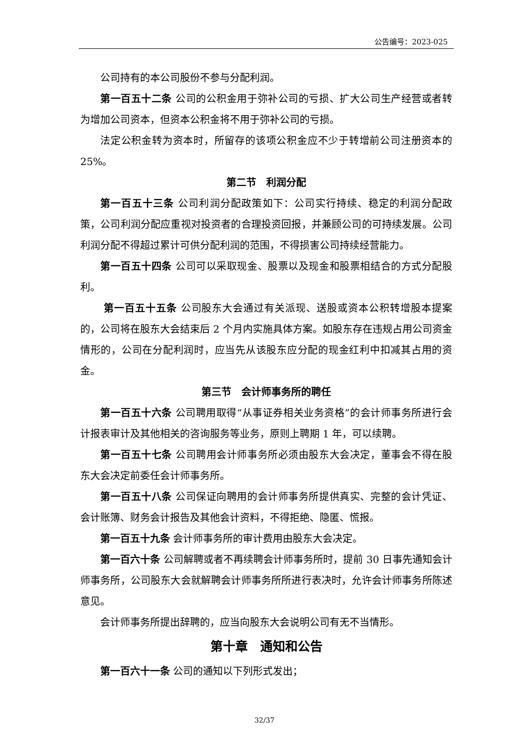公告编号：2023-025
公司持有的本公司股份不参与分配利润。
第一百五十二条 公司的公积金用于弥补公司的亏损、扩大公司生产经营或者转为增加公司资本，但资本公积金将不用于弥补公司的亏损。
法定公积金转为资本时，所留存的该项公积金应不少于转增前公司注册资本的 25%。
第二节　利润分配
第一百五十三条 公司利润分配政策如下：公司实行持续、稳定的利润分配政策，公司利润分配应重视对投资者的合理投资回报，并兼顾公司的可持续发展。公司利润分配不得超过累计可供分配利润的范围，不得损害公司持续经营能力。
第一百五十四条 公司可以采取现金、股票以及现金和股票相结合的方式分配股利。
第一百五十五条 公司股东大会通过有关派现、送股或资本公积转增股本提案的，公司将在股东大会结束后 2 个月内实施具体方案。如股东存在违规占用公司资金情形的，公司在分配利润时，应当先从该股东应分配的现金红利中扣减其占用的资金。
第三节　会计师事务所的聘任
第一百五十六条 公司聘用取得“从事证券相关业务资格”的会计师事务所进行会计报表审计及其他相关的咨询服务等业务，原则上聘期 1 年，可以续聘。
第一百五十七条 公司聘用会计师事务所必须由股东大会决定，董事会不得在股东大会决定前委任会计师事务所。
第一百五十八条 公司保证向聘用的会计师事务所提供真实、完整的会计凭证、会计账簿、财务会计报告及其他会计资料，不得拒绝、隐匿、慌报。
第一百五十九条 会计师事务所的审计费用由股东大会决定。
第一百六十条 公司解聘或者不再续聘会计师事务所时，提前 30 日事先通知会计师事务所，公司股东大会就解聘会计师事务所所进行表决时，允许会计师事务所陈述意见。
会计师事务所提出辞聘的，应当向股东大会说明公司有无不当情形。
第十章　通知和公告
第一百六十一条 公司的通知以下列形式发出；
32/37